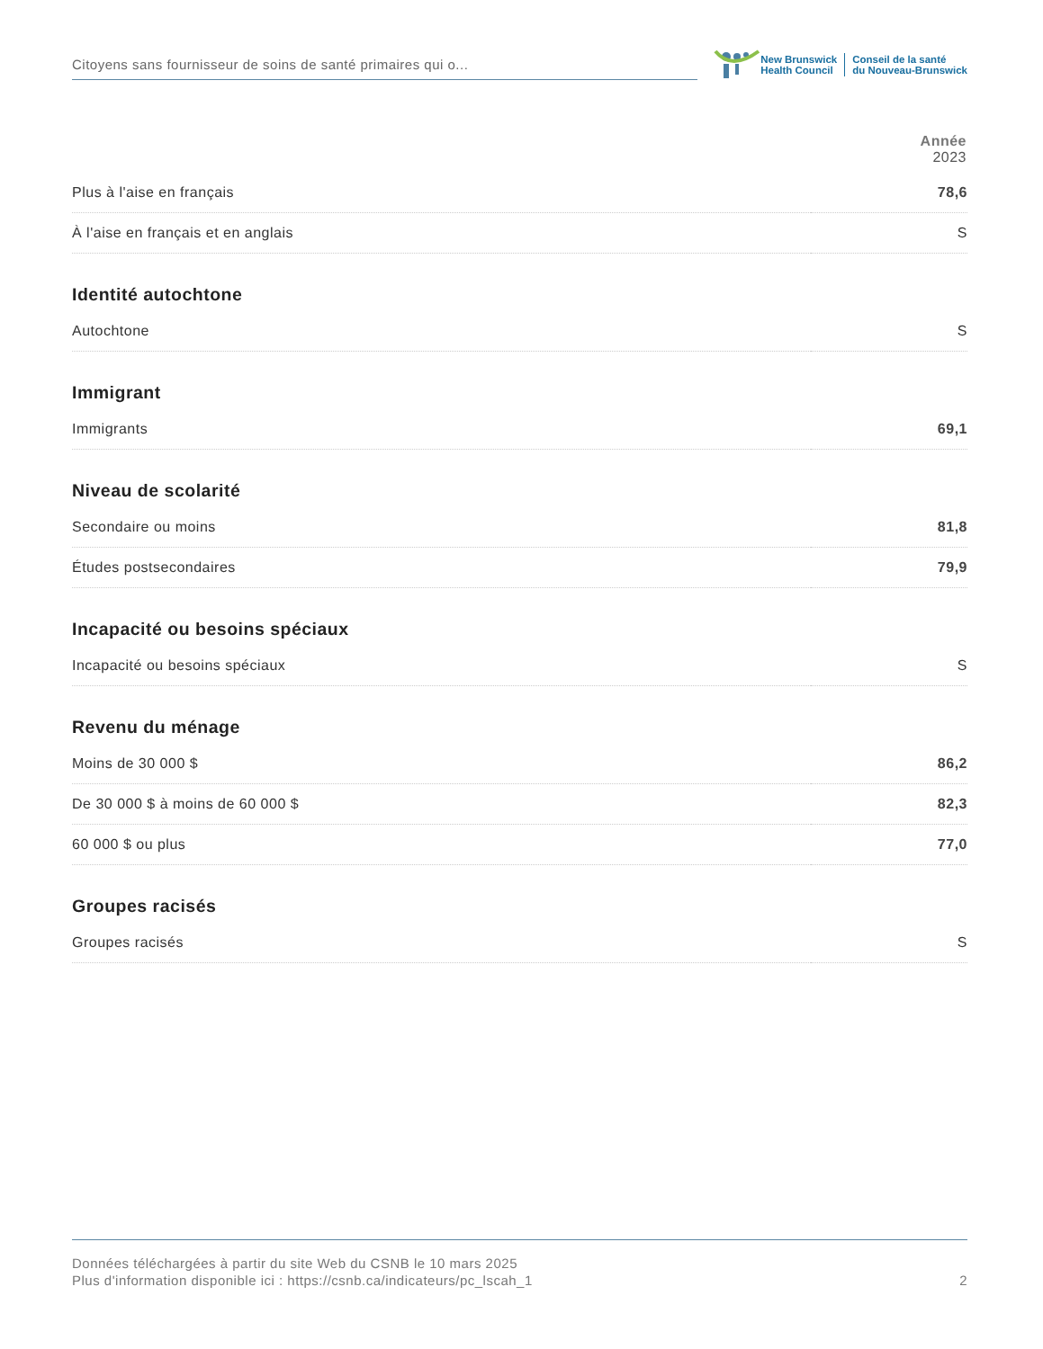Citoyens sans fournisseur de soins de santé primaires qui o...
New Brunswick
Health Council
Conseil de la santé
du Nouveau-Brunswick
| | Année 2023 |
| Plus à l'aise en français | 78,6 |
| À l'aise en français et en anglais | S |
| Identité autochtone | |
| Autochtone | S |
| Immigrant | |
| Immigrants | 69,1 |
| Niveau de scolarité | |
| Secondaire ou moins | 81,8 |
| Études postsecondaires | 79,9 |
| Incapacité ou besoins spéciaux | |
| Incapacité ou besoins spéciaux | S |
| Revenu du ménage | |
| Moins de 30 000 $ | 86,2 |
| De 30 000 $ à moins de 60 000 $ | 82,3 |
| 60 000 $ ou plus | 77,0 |
| Groupes racisés | |
| Groupes racisés | S |
Données téléchargées à partir du site Web du CSNB le 10 mars 2025
Plus d'information disponible ici : https://csnb.ca/indicateurs/pc_lscah_1
2